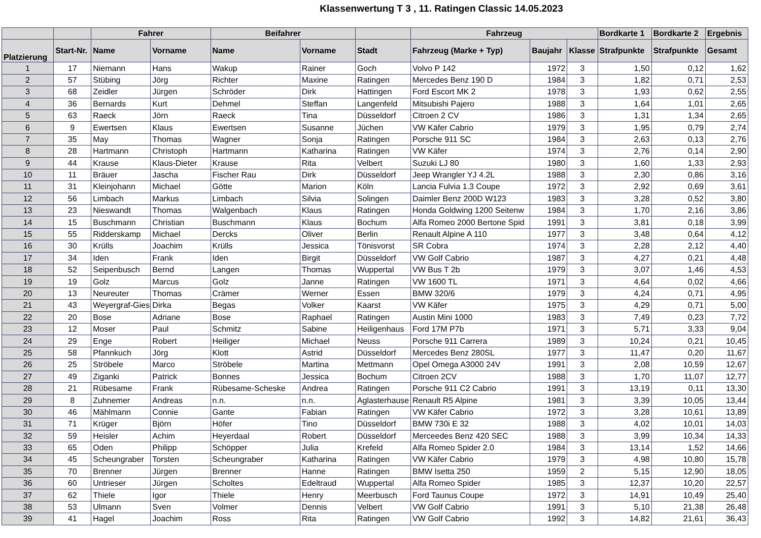Klassenwertung T 3 , 11. Ratingen Classic 14.05.2023
| | | Fahrer | | Beifahrer | | | Fahrzeug | | | Bordkarte 1 | Bordkarte 2 | Ergebnis |
| --- | --- | --- | --- | --- | --- | --- | --- | --- | --- | --- | --- | --- |
| Platzierung | Start-Nr. | Name | Vorname | Name | Vorname | Stadt | Fahrzeug (Marke + Typ) | Baujahr | Klasse | Strafpunkte | Strafpunkte | Gesamt |
| 1 | 17 | Niemann | Hans | Wakup | Rainer | Goch | Volvo P 142 | 1972 | 3 | 1,50 | 0,12 | 1,62 |
| 2 | 57 | Stübing | Jörg | Richter | Maxine | Ratingen | Mercedes Benz 190 D | 1984 | 3 | 1,82 | 0,71 | 2,53 |
| 3 | 68 | Zeidler | Jürgen | Schröder | Dirk | Hattingen | Ford Escort MK 2 | 1978 | 3 | 1,93 | 0,62 | 2,55 |
| 4 | 36 | Bernards | Kurt | Dehmel | Steffan | Langenfeld | Mitsubishi Pajero | 1988 | 3 | 1,64 | 1,01 | 2,65 |
| 5 | 63 | Raeck | Jörn | Raeck | Tina | Düsseldorf | Citroen 2 CV | 1986 | 3 | 1,31 | 1,34 | 2,65 |
| 6 | 9 | Ewertsen | Klaus | Ewertsen | Susanne | Jüchen | VW Käfer Cabrio | 1979 | 3 | 1,95 | 0,79 | 2,74 |
| 7 | 35 | May | Thomas | Wagner | Sonja | Ratingen | Porsche 911 SC | 1984 | 3 | 2,63 | 0,13 | 2,76 |
| 8 | 28 | Hartmann | Christoph | Hartmann | Katharina | Ratingen | VW Käfer | 1974 | 3 | 2,76 | 0,14 | 2,90 |
| 9 | 44 | Krause | Klaus-Dieter | Krause | Rita | Velbert | Suzuki LJ 80 | 1980 | 3 | 1,60 | 1,33 | 2,93 |
| 10 | 11 | Bräuer | Jascha | Fischer Rau | Dirk | Düsseldorf | Jeep Wrangler YJ 4.2L | 1988 | 3 | 2,30 | 0,86 | 3,16 |
| 11 | 31 | Kleinjohann | Michael | Götte | Marion | Köln | Lancia Fulvia 1.3 Coupe | 1972 | 3 | 2,92 | 0,69 | 3,61 |
| 12 | 56 | Limbach | Markus | Limbach | Silvia | Solingen | Daimler Benz 200D W123 | 1983 | 3 | 3,28 | 0,52 | 3,80 |
| 13 | 23 | Nieswandt | Thomas | Walgenbach | Klaus | Ratingen | Honda Goldwing 1200 Seitenw | 1984 | 3 | 1,70 | 2,16 | 3,86 |
| 14 | 15 | Buschmann | Christian | Buschmann | Klaus | Bochum | Alfa Romeo 2000 Bertone Spid | 1991 | 3 | 3,81 | 0,18 | 3,99 |
| 15 | 55 | Ridderskamp | Michael | Dercks | Oliver | Berlin | Renault Alpine A 110 | 1977 | 3 | 3,48 | 0,64 | 4,12 |
| 16 | 30 | Krülls | Joachim | Krülls | Jessica | Tönisvorst | SR Cobra | 1974 | 3 | 2,28 | 2,12 | 4,40 |
| 17 | 34 | Iden | Frank | Iden | Birgit | Düsseldorf | VW Golf Cabrio | 1987 | 3 | 4,27 | 0,21 | 4,48 |
| 18 | 52 | Seipenbusch | Bernd | Langen | Thomas | Wuppertal | VW Bus T 2b | 1979 | 3 | 3,07 | 1,46 | 4,53 |
| 19 | 19 | Golz | Marcus | Golz | Janne | Ratingen | VW 1600 TL | 1971 | 3 | 4,64 | 0,02 | 4,66 |
| 20 | 13 | Neureuter | Thomas | Crämer | Werner | Essen | BMW 320/6 | 1979 | 3 | 4,24 | 0,71 | 4,95 |
| 21 | 43 | Weyergraf-Gies | Dirka | Begas | Volker | Kaarst | VW Käfer | 1975 | 3 | 4,29 | 0,71 | 5,00 |
| 22 | 20 | Bose | Adriane | Bose | Raphael | Ratingen | Austin Mini 1000 | 1983 | 3 | 7,49 | 0,23 | 7,72 |
| 23 | 12 | Moser | Paul | Schmitz | Sabine | Heiligenhaus | Ford 17M P7b | 1971 | 3 | 5,71 | 3,33 | 9,04 |
| 24 | 29 | Enge | Robert | Heiliger | Michael | Neuss | Porsche 911 Carrera | 1989 | 3 | 10,24 | 0,21 | 10,45 |
| 25 | 58 | Pfannkuch | Jörg | Klott | Astrid | Düsseldorf | Mercedes Benz 280SL | 1977 | 3 | 11,47 | 0,20 | 11,67 |
| 26 | 25 | Ströbele | Marco | Ströbele | Martina | Mettmann | Opel Omega A3000 24V | 1991 | 3 | 2,08 | 10,59 | 12,67 |
| 27 | 49 | Ziganki | Patrick | Bonnes | Jessica | Bochum | Citroen 2CV | 1988 | 3 | 1,70 | 11,07 | 12,77 |
| 28 | 21 | Rübesame | Frank | Rübesame-Scheske | Andrea | Ratingen | Porsche 911 C2 Cabrio | 1991 | 3 | 13,19 | 0,11 | 13,30 |
| 29 | 8 | Zuhnemer | Andreas | n.n. | n.n. | Aglasterhause | Renault R5 Alpine | 1981 | 3 | 3,39 | 10,05 | 13,44 |
| 30 | 46 | Mählmann | Connie | Gante | Fabian | Ratingen | VW Käfer Cabrio | 1972 | 3 | 3,28 | 10,61 | 13,89 |
| 31 | 71 | Krüger | Björn | Höfer | Tino | Düsseldorf | BMW 730i E 32 | 1988 | 3 | 4,02 | 10,01 | 14,03 |
| 32 | 59 | Heisler | Achim | Heyerdaal | Robert | Düsseldorf | Merceedes Benz 420 SEC | 1988 | 3 | 3,99 | 10,34 | 14,33 |
| 33 | 65 | Oden | Philipp | Schöpper | Julia | Krefeld | Alfa Romeo Spider 2.0 | 1984 | 3 | 13,14 | 1,52 | 14,66 |
| 34 | 45 | Scheungraber | Torsten | Scheungraber | Katharina | Ratingen | VW Käfer Cabrio | 1979 | 3 | 4,98 | 10,80 | 15,78 |
| 35 | 70 | Brenner | Jürgen | Brenner | Hanne | Ratingen | BMW Isetta 250 | 1959 | 2 | 5,15 | 12,90 | 18,05 |
| 36 | 60 | Untrieser | Jürgen | Scholtes | Edeltraud | Wuppertal | Alfa Romeo Spider | 1985 | 3 | 12,37 | 10,20 | 22,57 |
| 37 | 62 | Thiele | Igor | Thiele | Henry | Meerbusch | Ford Taunus Coupe | 1972 | 3 | 14,91 | 10,49 | 25,40 |
| 38 | 53 | Ulmann | Sven | Volmer | Dennis | Velbert | VW Golf Cabrio | 1991 | 3 | 5,10 | 21,38 | 26,48 |
| 39 | 41 | Hagel | Joachim | Ross | Rita | Ratingen | VW Golf Cabrio | 1992 | 3 | 14,82 | 21,61 | 36,43 |